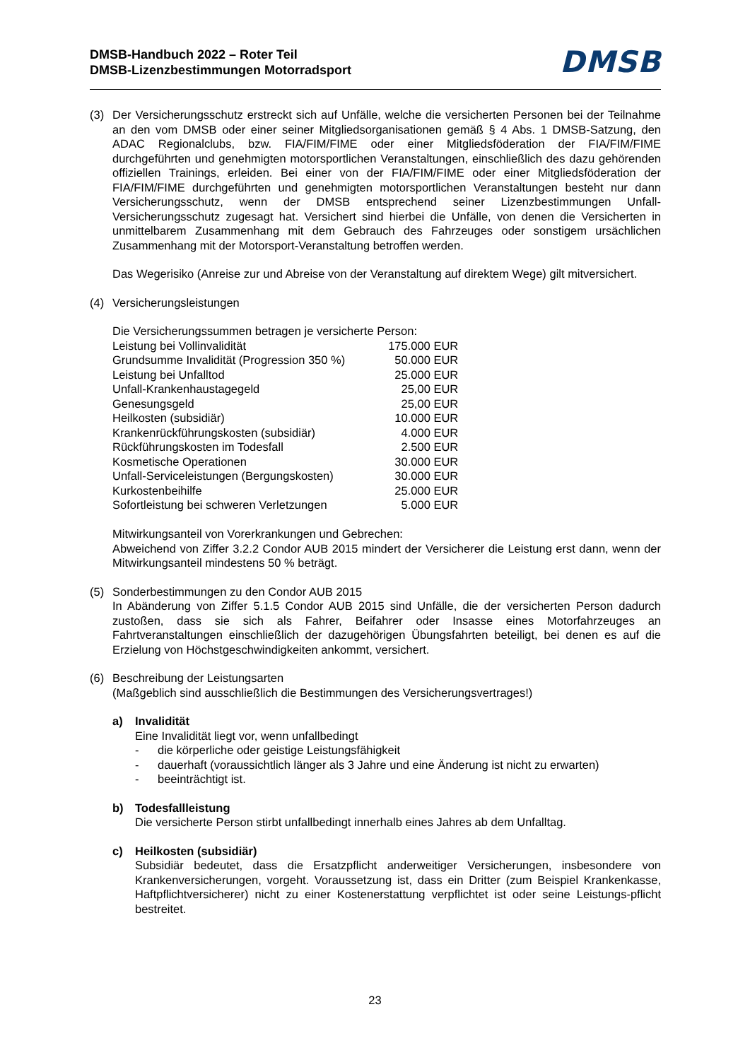DMSB-Handbuch 2022 – Roter Teil
DMSB-Lizenzbestimmungen Motorradsport
DMSB
(3) Der Versicherungsschutz erstreckt sich auf Unfälle, welche die versicherten Personen bei der Teilnahme an den vom DMSB oder einer seiner Mitgliedsorganisationen gemäß § 4 Abs. 1 DMSB-Satzung, den ADAC Regionalclubs, bzw. FIA/FIM/FIME oder einer Mitgliedsföderation der FIA/FIM/FIME durchgeführten und genehmigten motorsportlichen Veranstaltungen, einschließlich des dazu gehörenden offiziellen Trainings, erleiden. Bei einer von der FIA/FIM/FIME oder einer Mitgliedsföderation der FIA/FIM/FIME durchgeführten und genehmigten motorsportlichen Veranstaltungen besteht nur dann Versicherungsschutz, wenn der DMSB entsprechend seiner Lizenzbestimmungen Unfall-Versicherungsschutz zugesagt hat. Versichert sind hierbei die Unfälle, von denen die Versicherten in unmittelbarem Zusammenhang mit dem Gebrauch des Fahrzeuges oder sonstigem ursächlichen Zusammenhang mit der Motorsport-Veranstaltung betroffen werden.
Das Wegerisiko (Anreise zur und Abreise von der Veranstaltung auf direktem Wege) gilt mitversichert.
(4) Versicherungsleistungen
Die Versicherungssummen betragen je versicherte Person:
| Leistung bei Vollinvalidität | 175.000 EUR |
| Grundsumme Invalidität (Progression 350 %) | 50.000 EUR |
| Leistung bei Unfalltod | 25.000 EUR |
| Unfall-Krankenhaustagegeld | 25,00 EUR |
| Genesungsgeld | 25,00 EUR |
| Heilkosten (subsidiär) | 10.000 EUR |
| Krankenrückführungskosten (subsidiär) | 4.000 EUR |
| Rückführungskosten im Todesfall | 2.500 EUR |
| Kosmetische Operationen | 30.000 EUR |
| Unfall-Serviceleistungen (Bergungskosten) | 30.000 EUR |
| Kurkostenbeihilfe | 25.000 EUR |
| Sofortleistung bei schweren Verletzungen | 5.000 EUR |
Mitwirkungsanteil von Vorerkrankungen und Gebrechen:
Abweichend von Ziffer 3.2.2 Condor AUB 2015 mindert der Versicherer die Leistung erst dann, wenn der Mitwirkungsanteil mindestens 50 % beträgt.
(5) Sonderbestimmungen zu den Condor AUB 2015
In Abänderung von Ziffer 5.1.5 Condor AUB 2015 sind Unfälle, die der versicherten Person dadurch zustoßen, dass sie sich als Fahrer, Beifahrer oder Insasse eines Motorfahrzeuges an Fahrtveranstaltungen einschließlich der dazugehörigen Übungsfahrten beteiligt, bei denen es auf die Erzielung von Höchstgeschwindigkeiten ankommt, versichert.
(6) Beschreibung der Leistungsarten
(Maßgeblich sind ausschließlich die Bestimmungen des Versicherungsvertrages!)
a) Invalidität
Eine Invalidität liegt vor, wenn unfallbedingt
- die körperliche oder geistige Leistungsfähigkeit
- dauerhaft (voraussichtlich länger als 3 Jahre und eine Änderung ist nicht zu erwarten)
- beeinträchtigt ist.
b) Todesfallleistung
Die versicherte Person stirbt unfallbedingt innerhalb eines Jahres ab dem Unfalltag.
c) Heilkosten (subsidiär)
Subsidiär bedeutet, dass die Ersatzpflicht anderweitiger Versicherungen, insbesondere von Krankenversicherungen, vorgeht. Voraussetzung ist, dass ein Dritter (zum Beispiel Krankenkasse, Haftpflichtversicherer) nicht zu einer Kostenerstattung verpflichtet ist oder seine Leistungs-pflicht bestreitet.
23